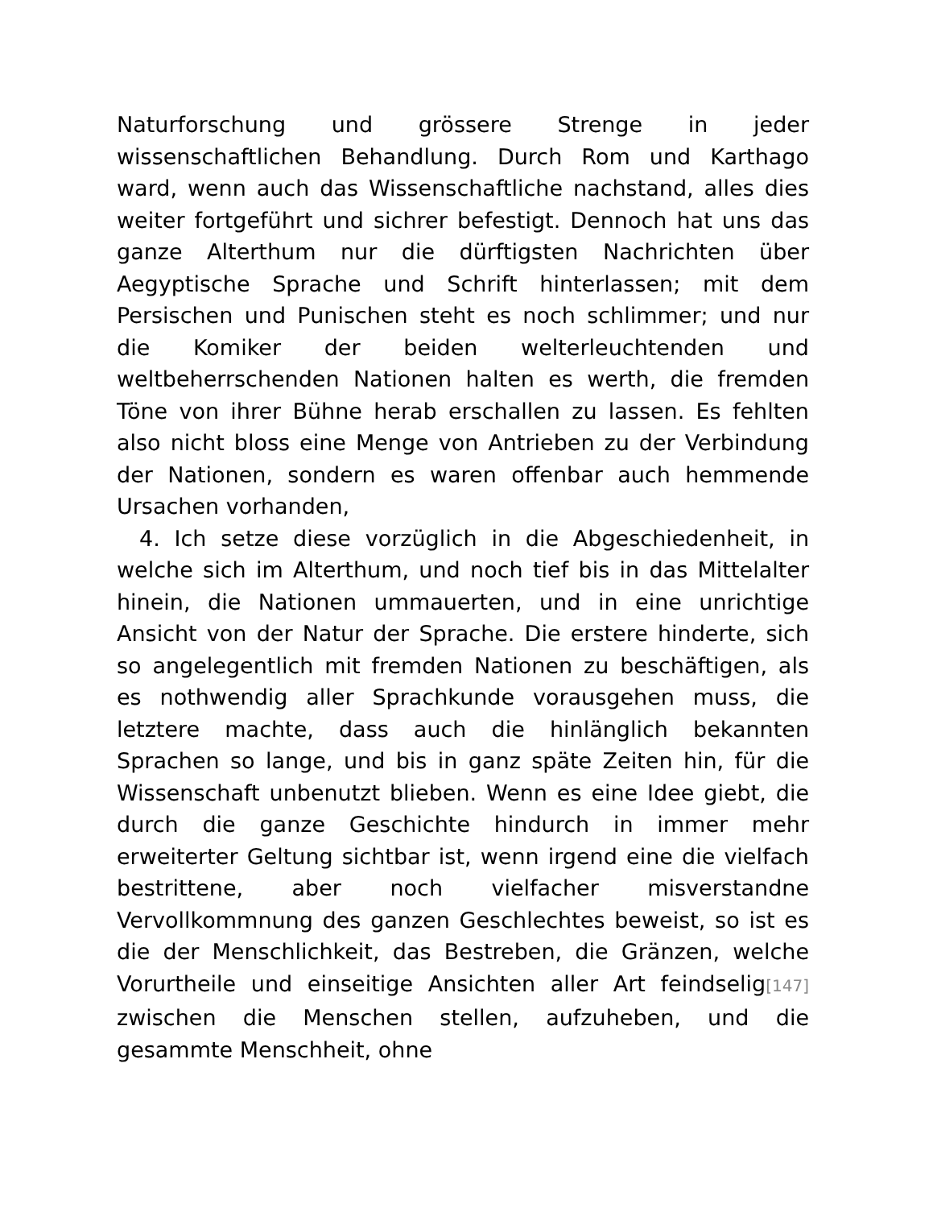Naturforschung und grössere Strenge in jeder wissenschaftlichen Behandlung. Durch Rom und Karthago ward, wenn auch das Wissenschaftliche nachstand, alles dies weiter fortgeführt und sichrer befestigt. Dennoch hat uns das ganze Alterthum nur die dürftigsten Nachrichten über Aegyptische Sprache und Schrift hinterlassen; mit dem Persischen und Punischen steht es noch schlimmer; und nur die Komiker der beiden welterleuchtenden und weltbeherrschenden Nationen halten es werth, die fremden Töne von ihrer Bühne herab erschallen zu lassen. Es fehlten also nicht bloss eine Menge von Antrieben zu der Verbindung der Nationen, sondern es waren offenbar auch hemmende Ursachen vorhanden,
4. Ich setze diese vorzüglich in die Abgeschiedenheit, in welche sich im Alterthum, und noch tief bis in das Mittelalter hinein, die Nationen ummauerten, und in eine unrichtige Ansicht von der Natur der Sprache. Die erstere hinderte, sich so angelegentlich mit fremden Nationen zu beschäftigen, als es nothwendig aller Sprachkunde vorausgehen muss, die letztere machte, dass auch die hinlänglich bekannten Sprachen so lange, und bis in ganz späte Zeiten hin, für die Wissenschaft unbenutzt blieben. Wenn es eine Idee giebt, die durch die ganze Geschichte hindurch in immer mehr erweiterter Geltung sichtbar ist, wenn irgend eine die vielfach bestrittene, aber noch vielfacher misverstandne Vervollkommnung des ganzen Geschlechtes beweist, so ist es die der Menschlichkeit, das Bestreben, die Gränzen, welche Vorurtheile und einseitige Ansichten aller Art feindselig[147] zwischen die Menschen stellen, aufzuheben, und die gesammte Menschheit, ohne